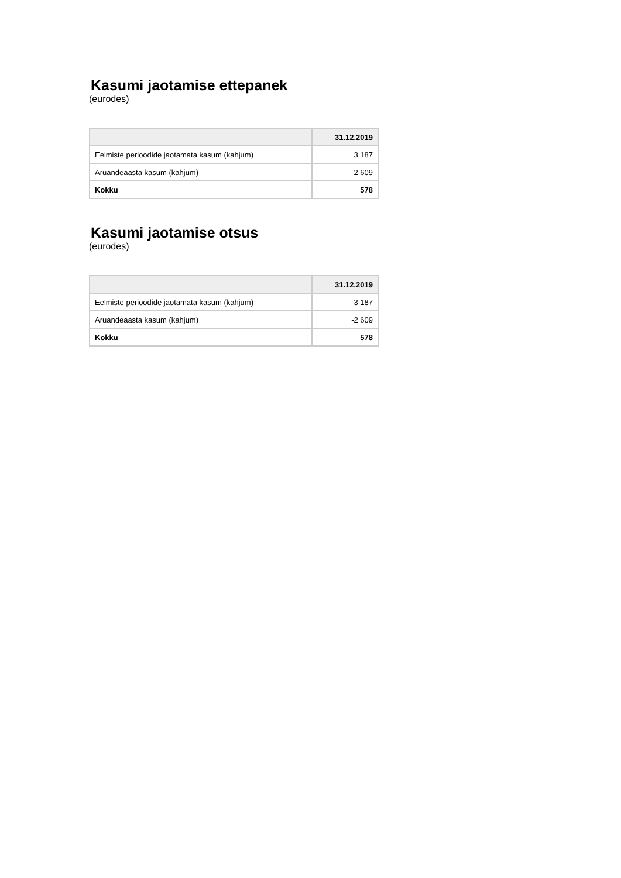Kasumi jaotamise ettepanek
(eurodes)
| | 31.12.2019 |
| --- | --- |
| Eelmiste perioodide jaotamata kasum (kahjum) | 3 187 |
| Aruandeaasta kasum (kahjum) | -2 609 |
| Kokku | 578 |
Kasumi jaotamise otsus
(eurodes)
| | 31.12.2019 |
| --- | --- |
| Eelmiste perioodide jaotamata kasum (kahjum) | 3 187 |
| Aruandeaasta kasum (kahjum) | -2 609 |
| Kokku | 578 |